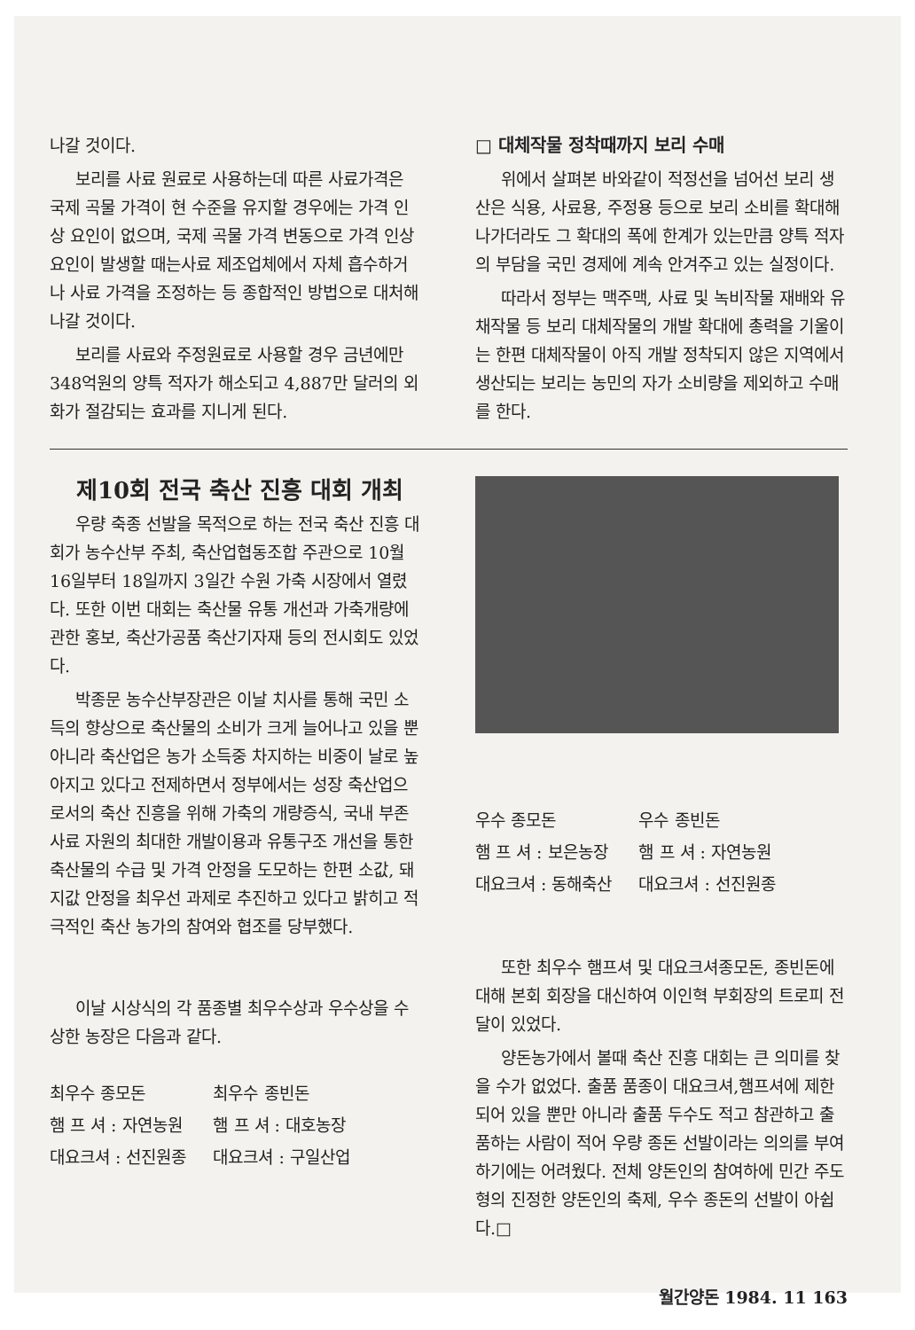나갈 것이다.
보리를 사료 원료로 사용하는데 따른 사료가격은 국제 곡물 가격이 현 수준을 유지할 경우에는 가격 인상 요인이 없으며, 국제 곡물 가격 변동으로 가격 인상 요인이 발생할 때는사료 제조업체에서 자체 흡수하거나 사료 가격을 조정하는 등 종합적인 방법으로 대처해 나갈 것이다.
보리를 사료와 주정원료로 사용할 경우 금년에만 348억원의 양특 적자가 해소되고 4,887만 달러의 외화가 절감되는 효과를 지니게 된다.
□ 대체작물 정착때까지 보리 수매
위에서 살펴본 바와같이 적정선을 넘어선 보리 생산은 식용, 사료용, 주정용 등으로 보리 소비를 확대해 나가더라도 그 확대의 폭에 한계가 있는만큼 양특 적자의 부담을 국민 경제에 계속 안겨주고 있는 실정이다.
따라서 정부는 맥주맥, 사료 및 녹비작물 재배와 유채작물 등 보리 대체작물의 개발 확대에 총력을 기울이는 한편 대체작물이 아직 개발 정착되지 않은 지역에서 생산되는 보리는 농민의 자가 소비량을 제외하고 수매를 한다.
제10회 전국 축산 진흥 대회 개최
우량 축종 선발을 목적으로 하는 전국 축산 진흥 대회가 농수산부 주최, 축산업협동조합 주관으로 10월16일부터 18일까지 3일간 수원 가축 시장에서 열렸다. 또한 이번 대회는 축산물 유통 개선과 가축개량에 관한 홍보, 축산가공품 축산기자재 등의 전시회도 있었다.
박종문 농수산부장관은 이날 치사를 통해 국민 소득의 향상으로 축산물의 소비가 크게 늘어나고 있을 뿐아니라 축산업은 농가 소득중 차지하는 비중이 날로 높아지고 있다고 전제하면서 정부에서는 성장 축산업으로서의 축산 진흥을 위해 가축의 개량증식, 국내 부존 사료 자원의 최대한 개발이용과 유통구조 개선을 통한 축산물의 수급 및 가격 안정을 도모하는 한편 소값, 돼지값 안정을 최우선 과제로 추진하고 있다고 밝히고 적극적인 축산 농가의 참여와 협조를 당부했다.
이날 시상식의 각 품종별 최우수상과 우수상을 수상한 농장은 다음과 같다.
최우수 종모돈
햄 프 셔 : 자연농원
대요크셔 : 선진원종
최우수 종빈돈
햄 프 셔 : 대호농장
대요크셔 : 구일산업
우수 종모돈
햄 프 셔 : 보은농장
대요크셔 : 동해축산
우수 종빈돈
햄 프 셔 : 자연농원
대요크셔 : 선진원종
또한 최우수 햄프셔 및 대요크셔종모돈, 종빈돈에 대해 본회 회장을 대신하여 이인혁 부회장의 트로피 전달이 있었다.
양돈농가에서 볼때 축산 진흥 대회는 큰 의미를 찾을 수가 없었다. 출품 품종이 대요크셔,햄프셔에 제한되어 있을 뿐만 아니라 출품 두수도 적고 참관하고 출품하는 사람이 적어 우량 종돈 선발이라는 의의를 부여하기에는 어려웠다. 전체 양돈인의 참여하에 민간 주도형의 진정한 양돈인의 축제, 우수 종돈의 선발이 아쉽다.□
월간양돈 1984. 11 163